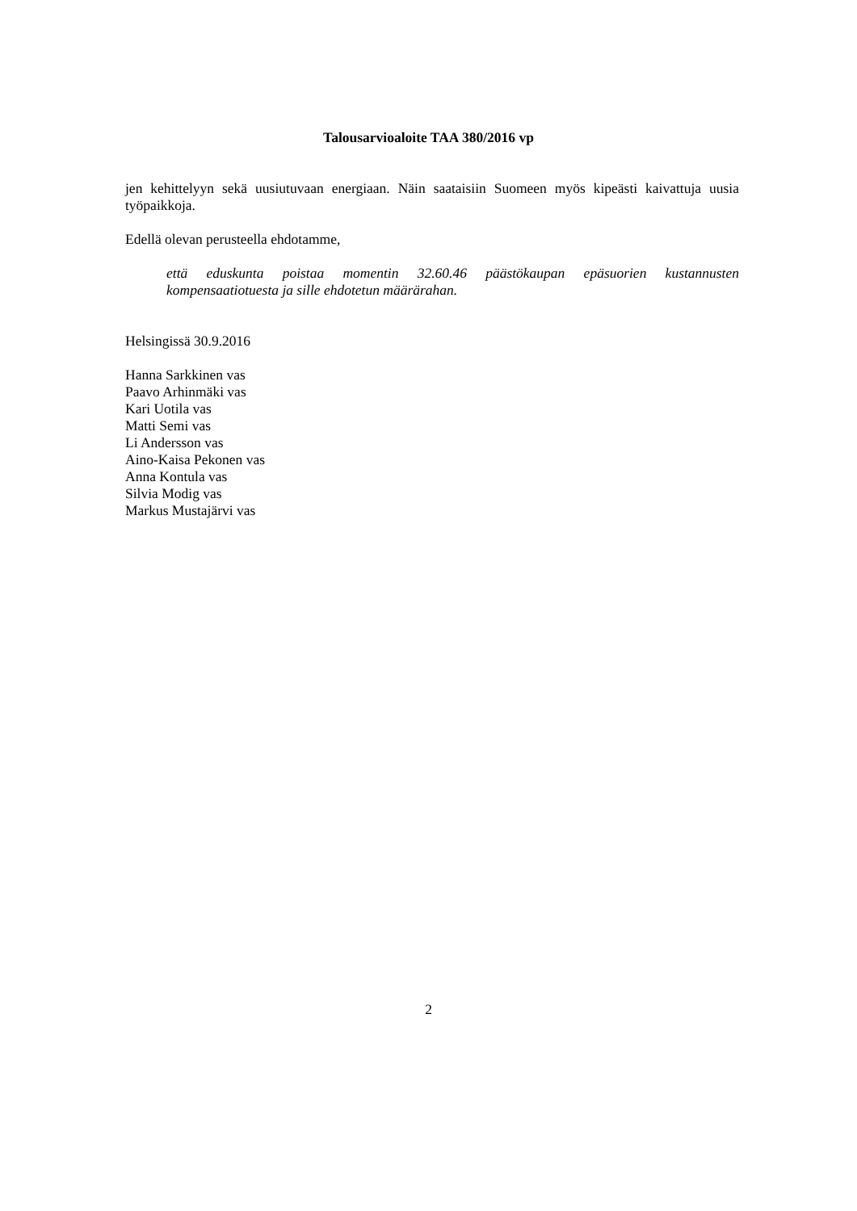Talousarvioaloite TAA 380/2016 vp
jen kehittelyyn sekä uusiutuvaan energiaan. Näin saataisiin Suomeen myös kipeästi kaivattuja uusia työpaikkoja.
Edellä olevan perusteella ehdotamme,
että eduskunta poistaa momentin 32.60.46 päästökaupan epäsuorien kustannusten kompensaatiotuesta ja sille ehdotetun määrärahan.
Helsingissä 30.9.2016
Hanna Sarkkinen vas
Paavo Arhinmäki vas
Kari Uotila vas
Matti Semi vas
Li Andersson vas
Aino-Kaisa Pekonen vas
Anna Kontula vas
Silvia Modig vas
Markus Mustajärvi vas
2